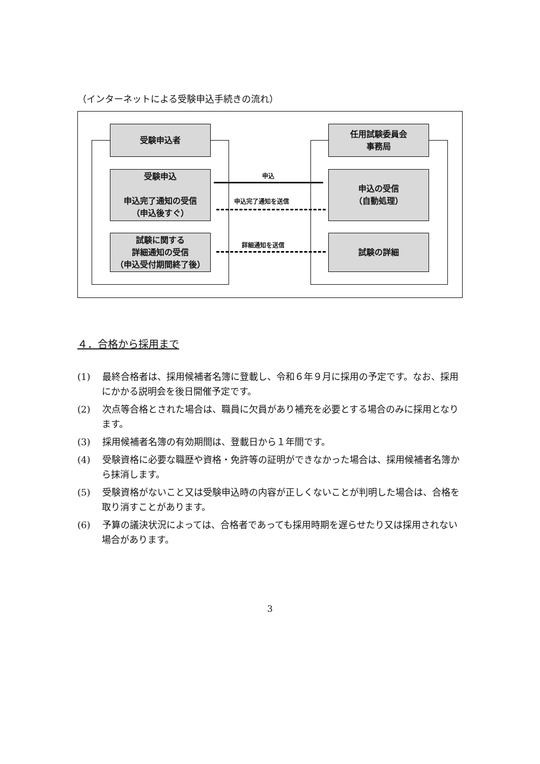（インターネットによる受験申込手続きの流れ）
受験申込者
任用試験委員会
事務局
受験申込
申込完了通知の受信
（申込後すぐ）
申込の受信
（自動処理）
試験に関する
詳細通知の受信
（申込受付期間終了後）
試験の詳細
申込
申込完了通知を送信
詳細通知を送信
４．合格から採用まで
(1)　 最終合格者は、採用候補者名簿に登載し、令和６年９月に採用の予定です。なお、採用にかかる説明会を後日開催予定です。
(2)　 次点等合格とされた場合は、職員に欠員があり補充を必要とする場合のみに採用となります。
(3)　 採用候補者名簿の有効期間は、登載日から１年間です。
(4)　 受験資格に必要な職歴や資格・免許等の証明ができなかった場合は、採用候補者名簿から抹消します。
(5)　 受験資格がないこと又は受験申込時の内容が正しくないことが判明した場合は、合格を取り消すことがあります。
(6)　 予算の議決状況によっては、合格者であっても採用時期を遅らせたり又は採用されない場合があります。
3